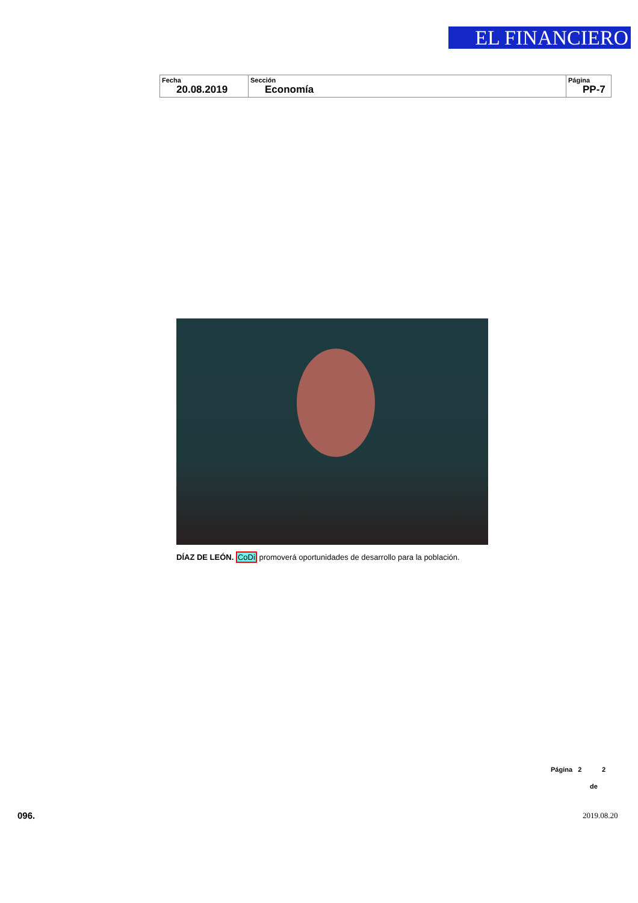EL FINANCIERO
| Fecha 20.08.2019 | Sección Economía | Página PP-7 |
DÍAZ DE LEÓN. CoDi promoverá oportunidades de desarrollo para la población.
Página 2 2
de
096. 2019.08.20